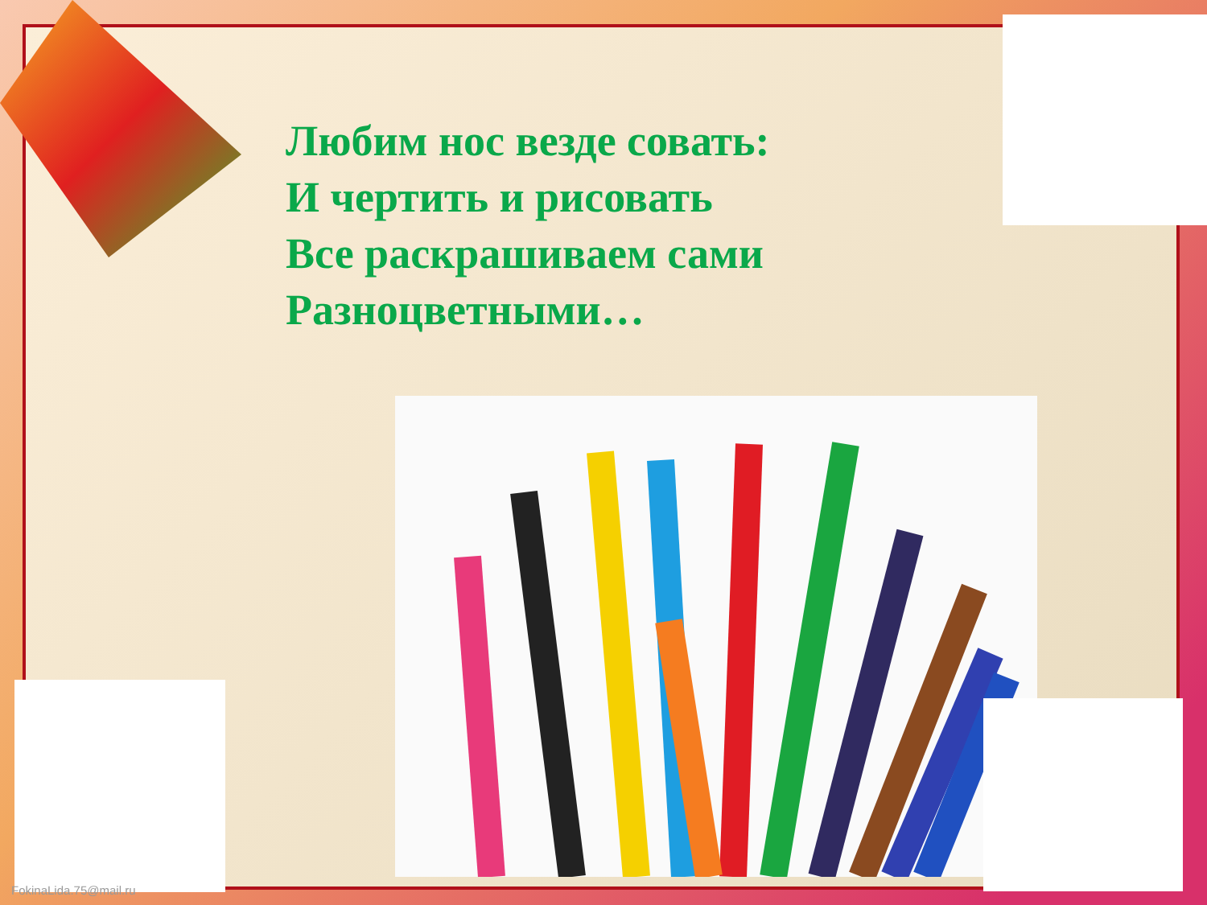Любим нос везде совать:
И чертить и рисовать
Все раскрашиваем сами
Разноцветными…
FokinaLida.75@mail.ru